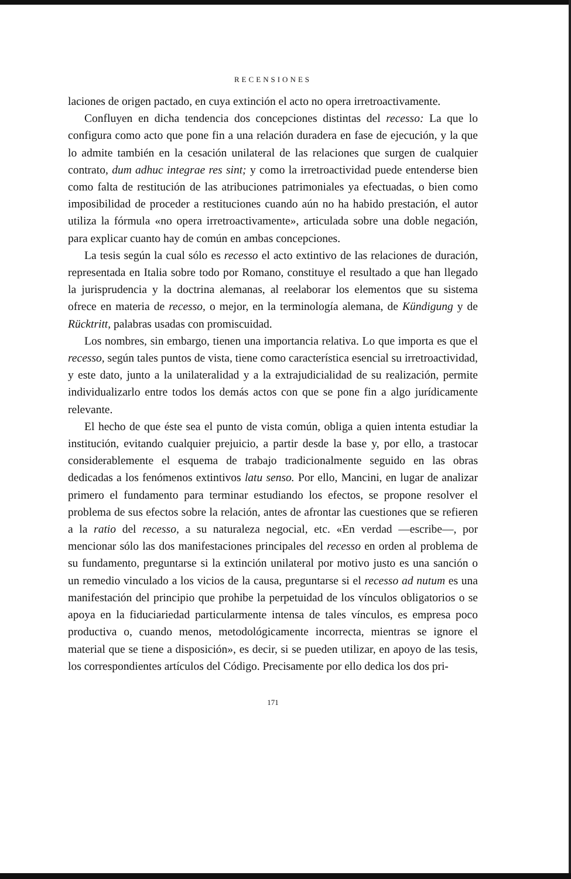RECENSIONES
laciones de origen pactado, en cuya extinción el acto no opera irretroactivamente.
Confluyen en dicha tendencia dos concepciones distintas del recesso: La que lo configura como acto que pone fin a una relación duradera en fase de ejecución, y la que lo admite también en la cesación unilateral de las relaciones que surgen de cualquier contrato, dum adhuc integrae res sint; y como la irretroactividad puede entenderse bien como falta de restitución de las atribuciones patrimoniales ya efectuadas, o bien como imposibilidad de proceder a restituciones cuando aún no ha habido prestación, el autor utiliza la fórmula «no opera irretroactivamente», articulada sobre una doble negación, para explicar cuanto hay de común en ambas concepciones.
La tesis según la cual sólo es recesso el acto extintivo de las relaciones de duración, representada en Italia sobre todo por Romano, constituye el resultado a que han llegado la jurisprudencia y la doctrina alemanas, al reelaborar los elementos que su sistema ofrece en materia de recesso, o mejor, en la terminología alemana, de Kündigung y de Rücktritt, palabras usadas con promiscuidad.
Los nombres, sin embargo, tienen una importancia relativa. Lo que importa es que el recesso, según tales puntos de vista, tiene como característica esencial su irretroactividad, y este dato, junto a la unilateralidad y a la extrajudicialidad de su realización, permite individualizarlo entre todos los demás actos con que se pone fin a algo jurídicamente relevante.
El hecho de que éste sea el punto de vista común, obliga a quien intenta estudiar la institución, evitando cualquier prejuicio, a partir desde la base y, por ello, a trastocar considerablemente el esquema de trabajo tradicionalmente seguido en las obras dedicadas a los fenómenos extintivos latu senso. Por ello, Mancini, en lugar de analizar primero el fundamento para terminar estudiando los efectos, se propone resolver el problema de sus efectos sobre la relación, antes de afrontar las cuestiones que se refieren a la ratio del recesso, a su naturaleza negocial, etc. «En verdad —escribe—, por mencionar sólo las dos manifestaciones principales del recesso en orden al problema de su fundamento, preguntarse si la extinción unilateral por motivo justo es una sanción o un remedio vinculado a los vicios de la causa, preguntarse si el recesso ad nutum es una manifestación del principio que prohibe la perpetuidad de los vínculos obligatorios o se apoya en la fiduciariedad particularmente intensa de tales vínculos, es empresa poco productiva o, cuando menos, metodológicamente incorrecta, mientras se ignore el material que se tiene a disposición», es decir, si se pueden utilizar, en apoyo de las tesis, los correspondientes artículos del Código. Precisamente por ello dedica los dos pri-
171